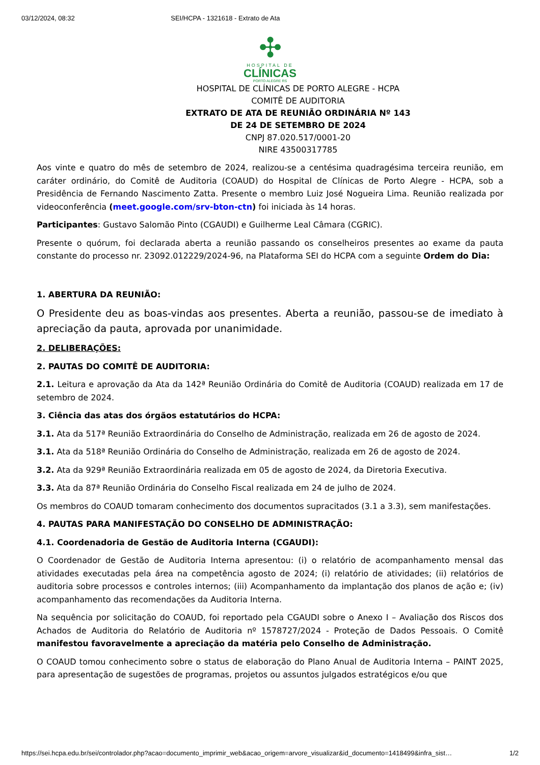03/12/2024, 08:32 SEI/HCPA - 1321618 - Extrato de Ata
✣
HOSPITAL DE
CLÍNICAS
PORTO ALEGRE RS
HOSPITAL DE CLÍNICAS DE PORTO ALEGRE - HCPA
COMITÊ DE AUDITORIA
EXTRATO DE ATA DE REUNIÃO ORDINÁRIA Nº 143
DE 24 DE SETEMBRO DE 2024
CNPJ 87.020.517/0001-20
NIRE 43500317785
Aos vinte e quatro do mês de setembro de 2024, realizou-se a centésima quadragésima terceira reunião, em caráter ordinário, do Comitê de Auditoria (COAUD) do Hospital de Clínicas de Porto Alegre - HCPA, sob a Presidência de Fernando Nascimento Zatta. Presente o membro Luiz José Nogueira Lima. Reunião realizada por videoconferência (meet.google.com/srv-bton-ctn) foi iniciada às 14 horas.
Participantes: Gustavo Salomão Pinto (CGAUDI) e Guilherme Leal Câmara (CGRIC).
Presente o quórum, foi declarada aberta a reunião passando os conselheiros presentes ao exame da pauta constante do processo nr. 23092.012229/2024-96, na Plataforma SEI do HCPA com a seguinte Ordem do Dia:
1. ABERTURA DA REUNIÃO:
O Presidente deu as boas-vindas aos presentes. Aberta a reunião, passou-se de imediato à apreciação da pauta, aprovada por unanimidade.
2. DELIBERAÇÕES:
2. PAUTAS DO COMITÊ DE AUDITORIA:
2.1. Leitura e aprovação da Ata da 142ª Reunião Ordinária do Comitê de Auditoria (COAUD) realizada em 17 de setembro de 2024.
3. Ciência das atas dos órgãos estatutários do HCPA:
3.1. Ata da 517ª Reunião Extraordinária do Conselho de Administração, realizada em 26 de agosto de 2024.
3.1. Ata da 518ª Reunião Ordinária do Conselho de Administração, realizada em 26 de agosto de 2024.
3.2. Ata da 929ª Reunião Extraordinária realizada em 05 de agosto de 2024, da Diretoria Executiva.
3.3. Ata da 87ª Reunião Ordinária do Conselho Fiscal realizada em 24 de julho de 2024.
Os membros do COAUD tomaram conhecimento dos documentos supracitados (3.1 a 3.3), sem manifestações.
4. PAUTAS PARA MANIFESTAÇÃO DO CONSELHO DE ADMINISTRAÇÃO:
4.1. Coordenadoria de Gestão de Auditoria Interna (CGAUDI):
O Coordenador de Gestão de Auditoria Interna apresentou: (i) o relatório de acompanhamento mensal das atividades executadas pela área na competência agosto de 2024; (i) relatório de atividades; (ii) relatórios de auditoria sobre processos e controles internos; (iii) Acompanhamento da implantação dos planos de ação e; (iv) acompanhamento das recomendações da Auditoria Interna.
Na sequência por solicitação do COAUD, foi reportado pela CGAUDI sobre o Anexo I – Avaliação dos Riscos dos Achados de Auditoria do Relatório de Auditoria nº 1578727/2024 - Proteção de Dados Pessoais. O Comitê manifestou favoravelmente a apreciação da matéria pelo Conselho de Administração.
O COAUD tomou conhecimento sobre o status de elaboração do Plano Anual de Auditoria Interna – PAINT 2025, para apresentação de sugestões de programas, projetos ou assuntos julgados estratégicos e/ou que
https://sei.hcpa.edu.br/sei/controlador.php?acao=documento_imprimir_web&acao_origem=arvore_visualizar&id_documento=1418499&infra_sist… 1/2